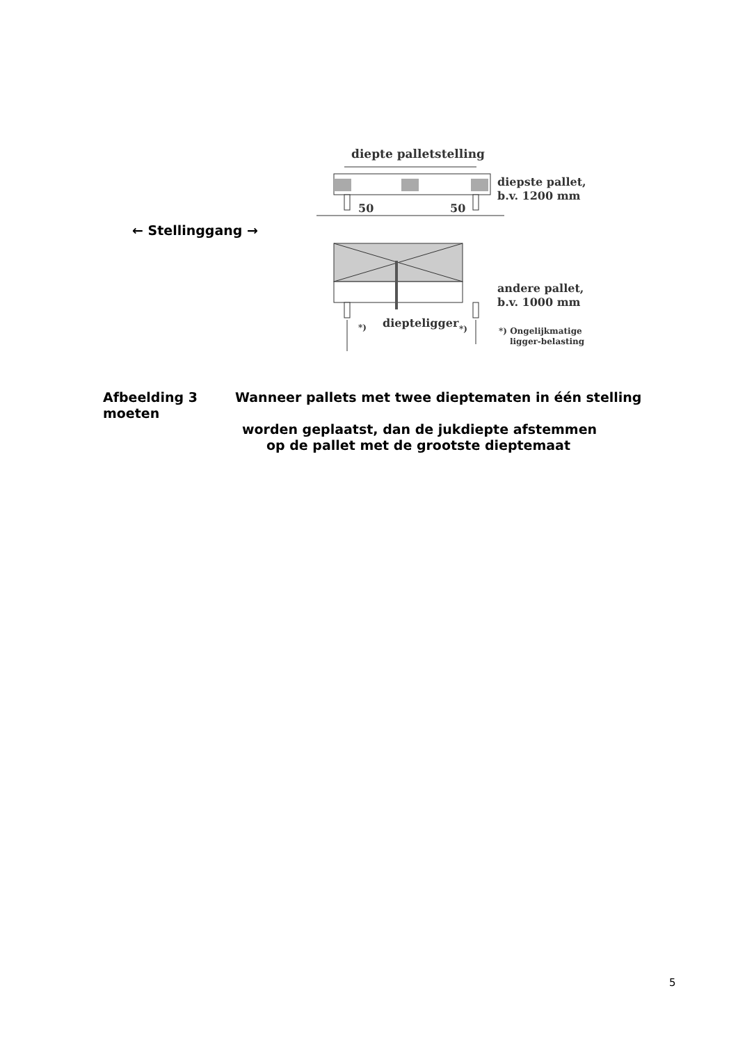← Stellinggang →
diepte palletstelling
50
50
diepste pallet,
b.v. 1200 mm
andere pallet,
b.v. 1000 mm
*)
diepteligger
*)
*) Ongelijkmatige
ligger-belasting
Afbeelding 3 Wanneer pallets met twee dieptematen in één stelling moeten
worden geplaatst, dan de jukdiepte afstemmen
op de pallet met de grootste dieptemaat
5